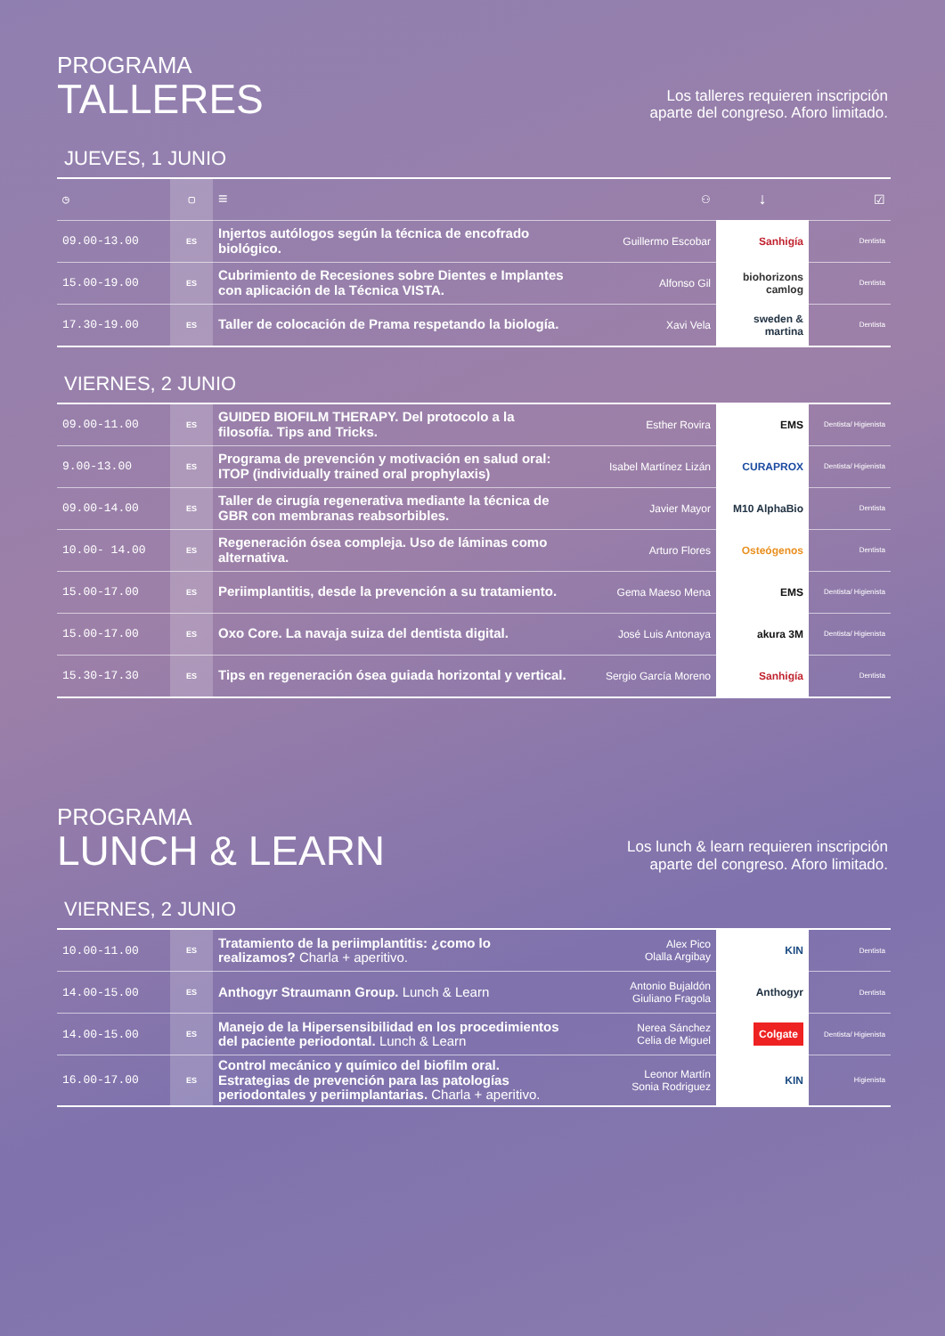PROGRAMA
TALLERES
Los talleres requieren inscripción
aparte del congreso. Aforo limitado.
JUEVES, 1 JUNIO
| ◷ | ▢ | ≡ | ⚇ | ↓ | ☑ |
| --- | --- | --- | --- | --- | --- |
| 09.00-13.00 | ES | Injertos autólogos según la técnica de encofrado biológico. | Guillermo Escobar | Sanhigía | Dentista |
| 15.00-19.00 | ES | Cubrimiento de Recesiones sobre Dientes e Implantes con aplicación de la Técnica VISTA. | Alfonso Gil | biohorizons camlog | Dentista |
| 17.30-19.00 | ES | Taller de colocación de Prama respetando la biología. | Xavi Vela | sweden & martina | Dentista |
VIERNES, 2 JUNIO
| 09.00-11.00 | ES | GUIDED BIOFILM THERAPY. Del protocolo a la filosofía. Tips and Tricks. | Esther Rovira | EMS | Dentista/ Higienista |
| 9.00-13.00 | ES | Programa de prevención y motivación en salud oral: ITOP (individually trained oral prophylaxis) | Isabel Martínez Lizán | CURAPROX | Dentista/ Higienista |
| 09.00-14.00 | ES | Taller de cirugía regenerativa mediante la técnica de GBR con membranas reabsorbibles. | Javier Mayor | M10 AlphaBio | Dentista |
| 10.00- 14.00 | ES | Regeneración ósea compleja. Uso de láminas como alternativa. | Arturo Flores | Osteógenos | Dentista |
| 15.00-17.00 | ES | Periimplantitis, desde la prevención a su tratamiento. | Gema Maeso Mena | EMS | Dentista/ Higienista |
| 15.00-17.00 | ES | Oxo Core. La navaja suiza del dentista digital. | José Luis Antonaya | akura 3M | Dentista/ Higienista |
| 15.30-17.30 | ES | Tips en regeneración ósea guiada horizontal y vertical. | Sergio García Moreno | Sanhigía | Dentista |
PROGRAMA
LUNCH & LEARN
Los lunch & learn requieren inscripción
aparte del congreso. Aforo limitado.
VIERNES, 2 JUNIO
| 10.00-11.00 | ES | Tratamiento de la periimplantitis: ¿como lo realizamos? Charla + aperitivo. | Alex Pico Olalla Argibay | KIN | Dentista |
| 14.00-15.00 | ES | Anthogyr Straumann Group. Lunch & Learn | Antonio Bujaldón Giuliano Fragola | Anthogyr | Dentista |
| 14.00-15.00 | ES | Manejo de la Hipersensibilidad en los procedimientos del paciente periodontal. Lunch & Learn | Nerea Sánchez Celia de Miguel | Colgate | Dentista/ Higienista |
| 16.00-17.00 | ES | Control mecánico y químico del biofilm oral. Estrategias de prevención para las patologías periodontales y periimplantarias. Charla + aperitivo. | Leonor Martín Sonia Rodriguez | KIN | Higienista |